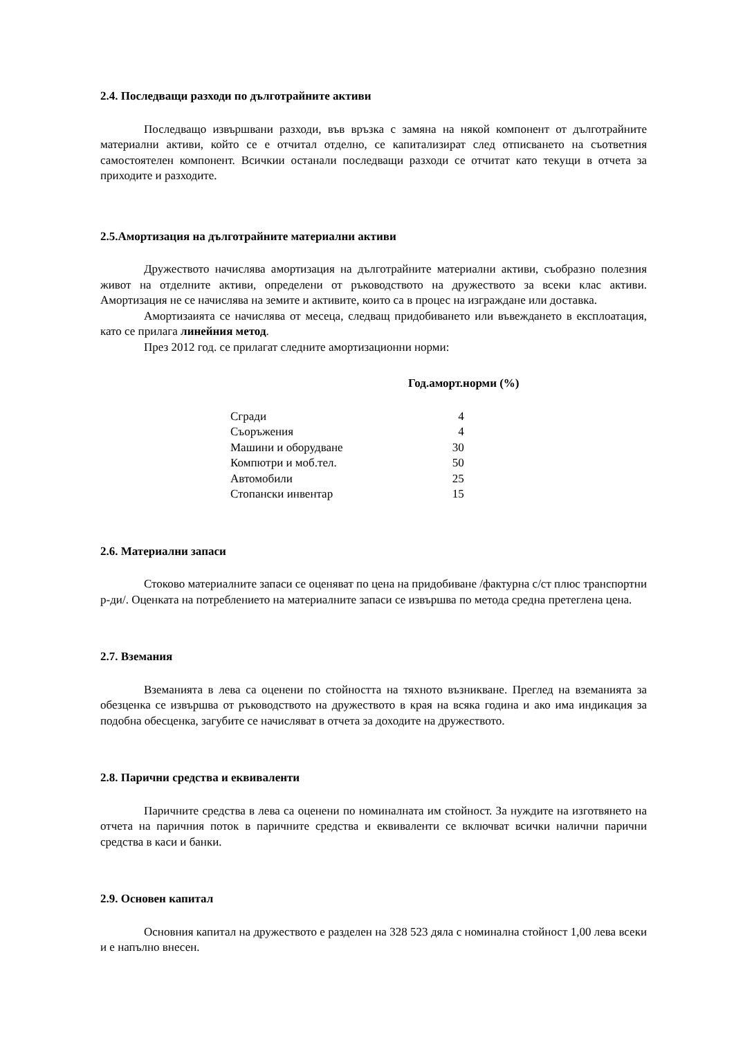2.4. Последващи разходи по дълготрайните активи
Последващо извършвани разходи, във връзка с замяна на някой компонент от дълготрайните материални активи, който се е отчитал отделно, се капитализират след отписването на съответния самостоятелен компонент. Всичкии останали последващи разходи се отчитат като текущи в отчета за приходите и разходите.
2.5.Амортизация на дълготрайните материални активи
Дружеството начислява амортизация на дълготрайните материални активи, съобразно полезния живот на отделните активи, определени от ръководството на дружеството за всеки клас активи. Амортизация не се начислява на земите и активите, които са в процес на изграждане или доставка.
Амортизаията се начислява от месеца, следващ придобиването или въвеждането в експлоатация, като се прилага линейния метод.
През 2012 год. се прилагат следните амортизационни норми:
Год.аморт.норми (%)
| Сгради | 4 |
| Съоръжения | 4 |
| Машини и оборудване | 30 |
| Компютри и моб.тел. | 50 |
| Автомобили | 25 |
| Стопански инвентар | 15 |
2.6. Материални запаси
Стоково материалните запаси се оценяват по цена на придобиване /фактурна с/ст плюс транспортни р-ди/. Оценката на потреблението на материалните запаси се извършва по метода средна претеглена цена.
2.7. Вземания
Вземанията в лева са оценени по стойността на тяхното възникване. Преглед на вземанията за обезценка се извършва от ръководството на дружеството в края на всяка година и ако има индикация за подобна обесценка, загубите се начисляват в отчета за доходите на дружеството.
2.8. Парични средства и еквиваленти
Паричните средства в лева са оценени по номиналната им стойност. За нуждите на изготвянето на отчета на паричния поток в паричните средства и еквиваленти се включват всички налични парични средства в каси и банки.
2.9. Основен капитал
Основния капитал на дружеството е разделен на 328 523 дяла с номинална стойност 1,00 лева всеки и е напълно внесен.